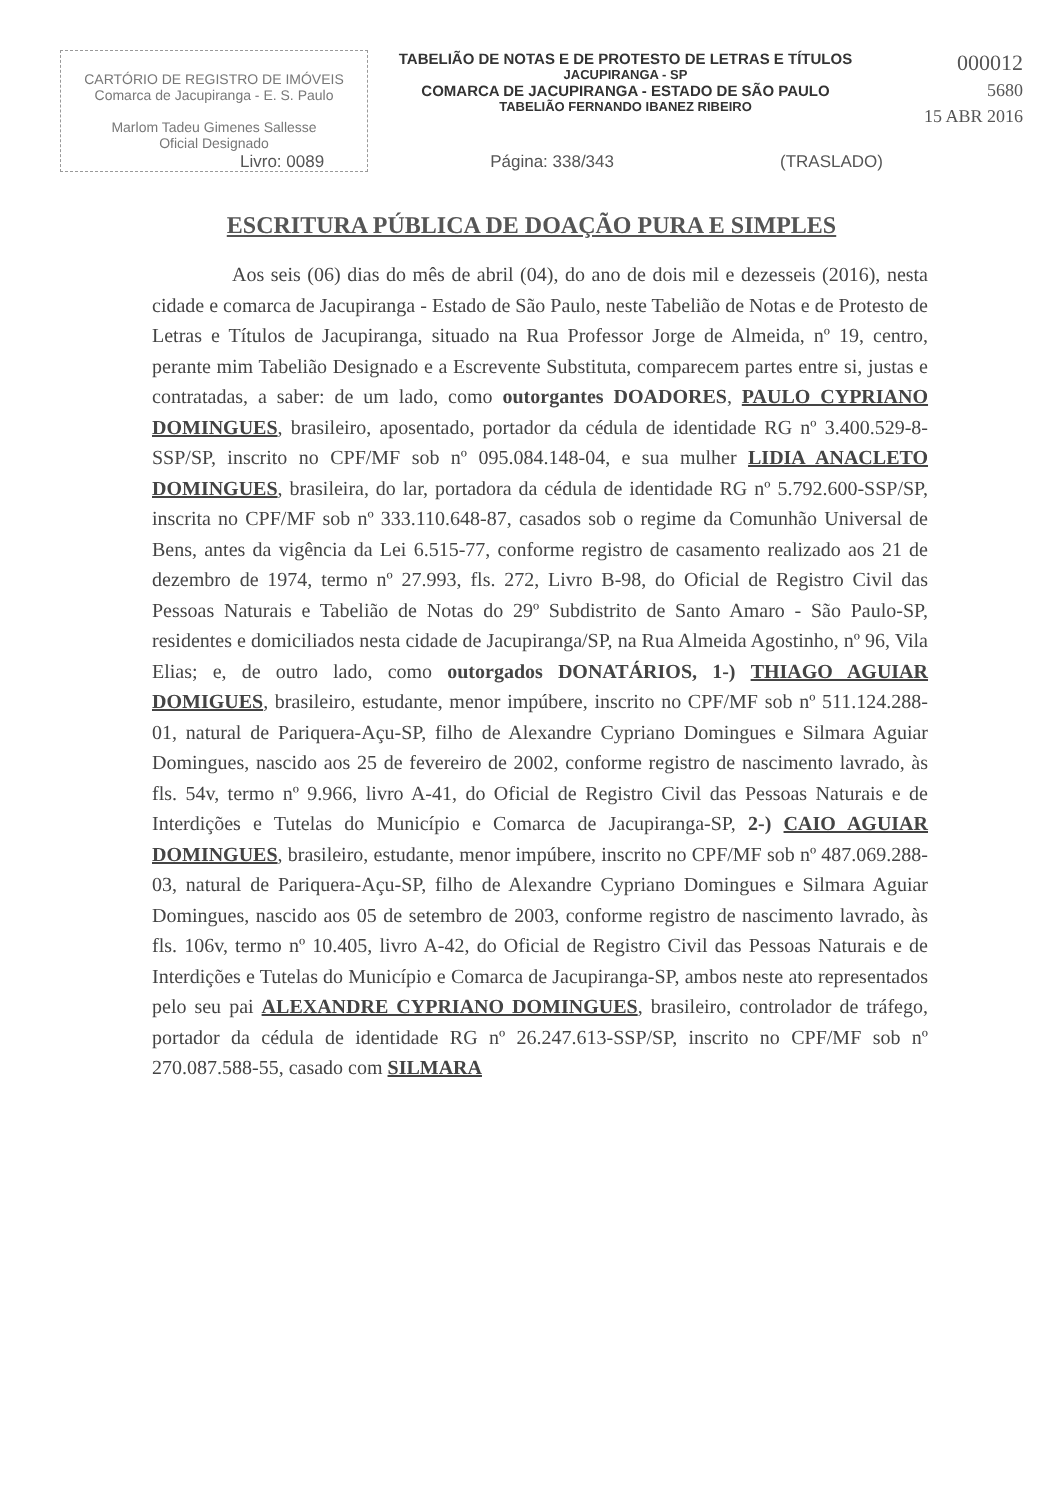CARTÓRIO DE REGISTRO DE IMÓVEIS
Comarca de Jacupiranga - E. S. Paulo
Marlom Tadeu Gimenes Sallesse
Oficial Designado
TABELIÃO DE NOTAS E DE PROTESTO DE LETRAS E TÍTULOS
JACUPIRANGA - SP
COMARCA DE JACUPIRANGA - ESTADO DE SÃO PAULO
TABELIÃO FERNANDO IBANEZ RIBEIRO
000012
5680
15 ABR 2016
Livro: 0089 Página: 338/343 (TRASLADO)
ESCRITURA PÚBLICA DE DOAÇÃO PURA E SIMPLES
    Aos seis (06) dias do mês de abril (04), do ano de dois mil e dezesseis (2016), nesta cidade e comarca de Jacupiranga - Estado de São Paulo, neste Tabelião de Notas e de Protesto de Letras e Títulos de Jacupiranga, situado na Rua Professor Jorge de Almeida, nº 19, centro, perante mim Tabelião Designado e a Escrevente Substituta, comparecem partes entre si, justas e contratadas, a saber: de um lado, como outorgantes DOADORES, PAULO CYPRIANO DOMINGUES, brasileiro, aposentado, portador da cédula de identidade RG nº 3.400.529-8-SSP/SP, inscrito no CPF/MF sob nº 095.084.148-04, e sua mulher LIDIA ANACLETO DOMINGUES, brasileira, do lar, portadora da cédula de identidade RG nº 5.792.600-SSP/SP, inscrita no CPF/MF sob nº 333.110.648-87, casados sob o regime da Comunhão Universal de Bens, antes da vigência da Lei 6.515-77, conforme registro de casamento realizado aos 21 de dezembro de 1974, termo nº 27.993, fls. 272, Livro B-98, do Oficial de Registro Civil das Pessoas Naturais e Tabelião de Notas do 29º Subdistrito de Santo Amaro - São Paulo-SP, residentes e domiciliados nesta cidade de Jacupiranga/SP, na Rua Almeida Agostinho, nº 96, Vila Elias; e, de outro lado, como outorgados DONATÁRIOS, 1-) THIAGO AGUIAR DOMIGUES, brasileiro, estudante, menor impúbere, inscrito no CPF/MF sob nº 511.124.288-01, natural de Pariquera-Açu-SP, filho de Alexandre Cypriano Domingues e Silmara Aguiar Domingues, nascido aos 25 de fevereiro de 2002, conforme registro de nascimento lavrado, às fls. 54v, termo nº 9.966, livro A-41, do Oficial de Registro Civil das Pessoas Naturais e de Interdições e Tutelas do Município e Comarca de Jacupiranga-SP, 2-) CAIO AGUIAR DOMINGUES, brasileiro, estudante, menor impúbere, inscrito no CPF/MF sob nº 487.069.288-03, natural de Pariquera-Açu-SP, filho de Alexandre Cypriano Domingues e Silmara Aguiar Domingues, nascido aos 05 de setembro de 2003, conforme registro de nascimento lavrado, às fls. 106v, termo nº 10.405, livro A-42, do Oficial de Registro Civil das Pessoas Naturais e de Interdições e Tutelas do Município e Comarca de Jacupiranga-SP, ambos neste ato representados pelo seu pai ALEXANDRE CYPRIANO DOMINGUES, brasileiro, controlador de tráfego, portador da cédula de identidade RG nº 26.247.613-SSP/SP, inscrito no CPF/MF sob nº 270.087.588-55, casado com SILMARA